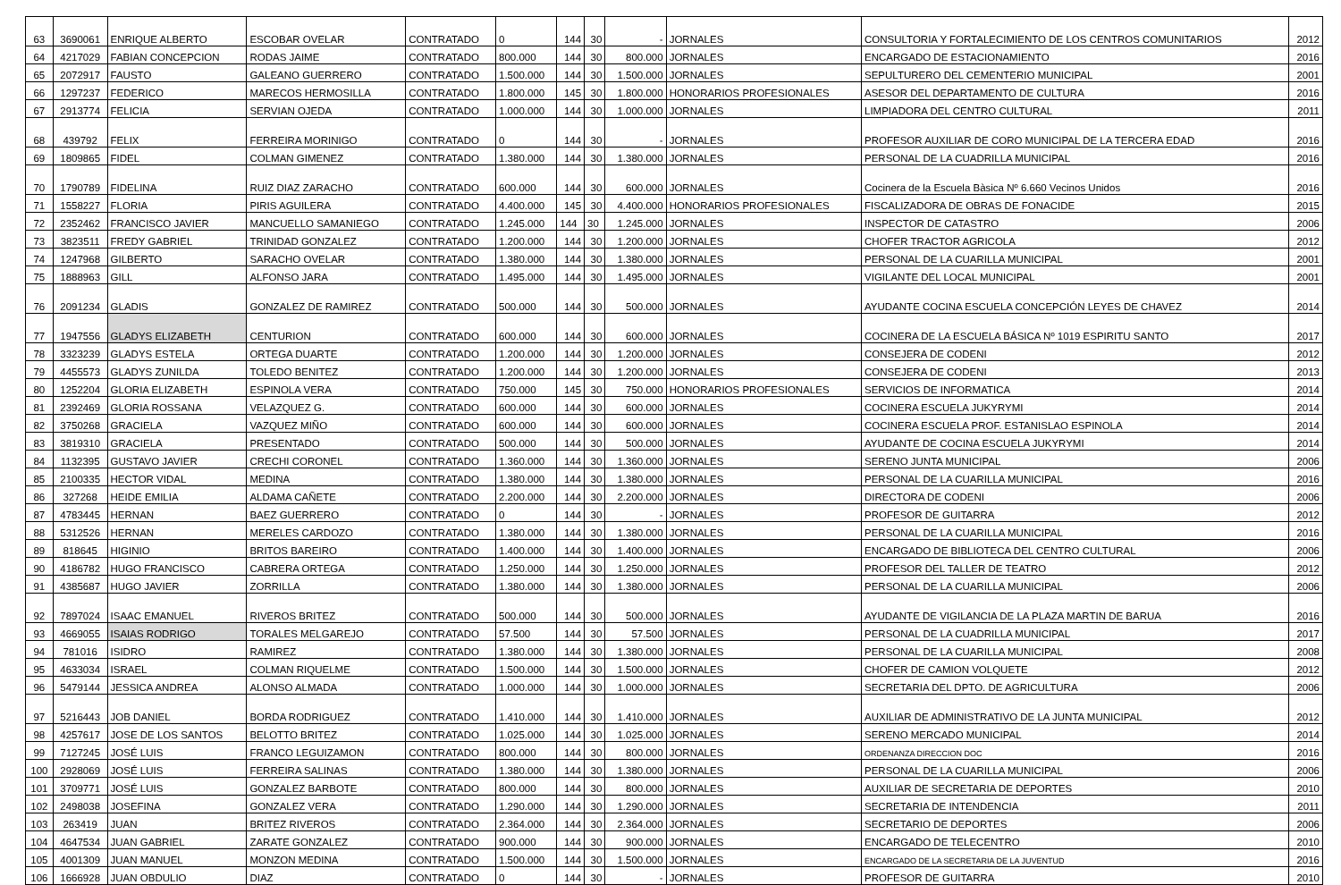| 63 | 3690061 | ENRIQUE ALBERTO | ESCOBAR OVELAR | CONTRATADO | 0 | 144 | 30 | - | JORNALES | CONSULTORIA Y FORTALECIMIENTO DE LOS CENTROS COMUNITARIOS | 2012 |
| 64 | 4217029 | FABIAN CONCEPCION | RODAS JAIME | CONTRATADO | 800.000 | 144 | 30 | 800.000 | JORNALES | ENCARGADO DE ESTACIONAMIENTO | 2016 |
| 65 | 2072917 | FAUSTO | GALEANO GUERRERO | CONTRATADO | 1.500.000 | 144 | 30 | 1.500.000 | JORNALES | SEPULTURERO DEL CEMENTERIO MUNICIPAL | 2001 |
| 66 | 1297237 | FEDERICO | MARECOS HERMOSILLA | CONTRATADO | 1.800.000 | 145 | 30 | 1.800.000 | HONORARIOS PROFESIONALES | ASESOR DEL DEPARTAMENTO DE CULTURA | 2016 |
| 67 | 2913774 | FELICIA | SERVIAN OJEDA | CONTRATADO | 1.000.000 | 144 | 30 | 1.000.000 | JORNALES | LIMPIADORA DEL CENTRO CULTURAL | 2011 |
| 68 | 439792 | FELIX | FERREIRA MORINIGO | CONTRATADO | 0 | 144 | 30 | - | JORNALES | PROFESOR AUXILIAR DE CORO MUNICIPAL DE LA TERCERA EDAD | 2016 |
| 69 | 1809865 | FIDEL | COLMAN GIMENEZ | CONTRATADO | 1.380.000 | 144 | 30 | 1.380.000 | JORNALES | PERSONAL DE LA CUADRILLA MUNICIPAL | 2016 |
| 70 | 1790789 | FIDELINA | RUIZ DIAZ ZARACHO | CONTRATADO | 600.000 | 144 | 30 | 600.000 | JORNALES | Cocinera de la Escuela Bàsica Nº 6.660 Vecinos Unidos | 2016 |
| 71 | 1558227 | FLORIA | PIRIS AGUILERA | CONTRATADO | 4.400.000 | 145 | 30 | 4.400.000 | HONORARIOS PROFESIONALES | FISCALIZADORA DE OBRAS DE FONACIDE | 2015 |
| 72 | 2352462 | FRANCISCO JAVIER | MANCUELLO SAMANIEGO | CONTRATADO | 1.245.000 | 144 | 30 | 1.245.000 | JORNALES | INSPECTOR DE CATASTRO | 2006 |
| 73 | 3823511 | FREDY GABRIEL | TRINIDAD GONZALEZ | CONTRATADO | 1.200.000 | 144 | 30 | 1.200.000 | JORNALES | CHOFER TRACTOR AGRICOLA | 2012 |
| 74 | 1247968 | GILBERTO | SARACHO OVELAR | CONTRATADO | 1.380.000 | 144 | 30 | 1.380.000 | JORNALES | PERSONAL DE LA CUARILLA MUNICIPAL | 2001 |
| 75 | 1888963 | GILL | ALFONSO JARA | CONTRATADO | 1.495.000 | 144 | 30 | 1.495.000 | JORNALES | VIGILANTE DEL LOCAL MUNICIPAL | 2001 |
| 76 | 2091234 | GLADIS | GONZALEZ DE RAMIREZ | CONTRATADO | 500.000 | 144 | 30 | 500.000 | JORNALES | AYUDANTE COCINA ESCUELA CONCEPCIÓN LEYES DE CHAVEZ | 2014 |
| 77 | 1947556 | GLADYS ELIZABETH | CENTURION | CONTRATADO | 600.000 | 144 | 30 | 600.000 | JORNALES | COCINERA DE LA ESCUELA BÁSICA Nº 1019 ESPIRITU SANTO | 2017 |
| 78 | 3323239 | GLADYS ESTELA | ORTEGA DUARTE | CONTRATADO | 1.200.000 | 144 | 30 | 1.200.000 | JORNALES | CONSEJERA DE CODENI | 2012 |
| 79 | 4455573 | GLADYS ZUNILDA | TOLEDO BENITEZ | CONTRATADO | 1.200.000 | 144 | 30 | 1.200.000 | JORNALES | CONSEJERA DE CODENI | 2013 |
| 80 | 1252204 | GLORIA ELIZABETH | ESPINOLA VERA | CONTRATADO | 750.000 | 145 | 30 | 750.000 | HONORARIOS PROFESIONALES | SERVICIOS DE INFORMATICA | 2014 |
| 81 | 2392469 | GLORIA ROSSANA | VELAZQUEZ G. | CONTRATADO | 600.000 | 144 | 30 | 600.000 | JORNALES | COCINERA ESCUELA JUKYRYMI | 2014 |
| 82 | 3750268 | GRACIELA | VAZQUEZ MIÑO | CONTRATADO | 600.000 | 144 | 30 | 600.000 | JORNALES | COCINERA ESCUELA PROF. ESTANISLAO ESPINOLA | 2014 |
| 83 | 3819310 | GRACIELA | PRESENTADO | CONTRATADO | 500.000 | 144 | 30 | 500.000 | JORNALES | AYUDANTE DE COCINA ESCUELA JUKYRYMI | 2014 |
| 84 | 1132395 | GUSTAVO JAVIER | CRECHI CORONEL | CONTRATADO | 1.360.000 | 144 | 30 | 1.360.000 | JORNALES | SERENO JUNTA MUNICIPAL | 2006 |
| 85 | 2100335 | HECTOR VIDAL | MEDINA | CONTRATADO | 1.380.000 | 144 | 30 | 1.380.000 | JORNALES | PERSONAL DE LA CUARILLA MUNICIPAL | 2016 |
| 86 | 327268 | HEIDE EMILIA | ALDAMA CAÑETE | CONTRATADO | 2.200.000 | 144 | 30 | 2.200.000 | JORNALES | DIRECTORA DE CODENI | 2006 |
| 87 | 4783445 | HERNAN | BAEZ GUERRERO | CONTRATADO | 0 | 144 | 30 | - | JORNALES | PROFESOR DE GUITARRA | 2012 |
| 88 | 5312526 | HERNAN | MERELES CARDOZO | CONTRATADO | 1.380.000 | 144 | 30 | 1.380.000 | JORNALES | PERSONAL DE LA CUARILLA MUNICIPAL | 2016 |
| 89 | 818645 | HIGINIO | BRITOS BAREIRO | CONTRATADO | 1.400.000 | 144 | 30 | 1.400.000 | JORNALES | ENCARGADO DE BIBLIOTECA DEL CENTRO CULTURAL | 2006 |
| 90 | 4186782 | HUGO FRANCISCO | CABRERA ORTEGA | CONTRATADO | 1.250.000 | 144 | 30 | 1.250.000 | JORNALES | PROFESOR DEL TALLER DE TEATRO | 2012 |
| 91 | 4385687 | HUGO JAVIER | ZORRILLA | CONTRATADO | 1.380.000 | 144 | 30 | 1.380.000 | JORNALES | PERSONAL DE LA CUARILLA MUNICIPAL | 2006 |
| 92 | 7897024 | ISAAC EMANUEL | RIVEROS BRITEZ | CONTRATADO | 500.000 | 144 | 30 | 500.000 | JORNALES | AYUDANTE DE VIGILANCIA DE LA PLAZA MARTIN DE BARUA | 2016 |
| 93 | 4669055 | ISAIAS RODRIGO | TORALES MELGAREJO | CONTRATADO | 57.500 | 144 | 30 | 57.500 | JORNALES | PERSONAL DE LA CUADRILLA MUNICIPAL | 2017 |
| 94 | 781016 | ISIDRO | RAMIREZ | CONTRATADO | 1.380.000 | 144 | 30 | 1.380.000 | JORNALES | PERSONAL DE LA CUARILLA MUNICIPAL | 2008 |
| 95 | 4633034 | ISRAEL | COLMAN RIQUELME | CONTRATADO | 1.500.000 | 144 | 30 | 1.500.000 | JORNALES | CHOFER DE CAMION VOLQUETE | 2012 |
| 96 | 5479144 | JESSICA ANDREA | ALONSO ALMADA | CONTRATADO | 1.000.000 | 144 | 30 | 1.000.000 | JORNALES | SECRETARIA DEL DPTO. DE AGRICULTURA | 2006 |
| 97 | 5216443 | JOB DANIEL | BORDA RODRIGUEZ | CONTRATADO | 1.410.000 | 144 | 30 | 1.410.000 | JORNALES | AUXILIAR DE ADMINISTRATIVO DE LA JUNTA MUNICIPAL | 2012 |
| 98 | 4257617 | JOSE DE LOS SANTOS | BELOTTO BRITEZ | CONTRATADO | 1.025.000 | 144 | 30 | 1.025.000 | JORNALES | SERENO MERCADO MUNICIPAL | 2014 |
| 99 | 7127245 | JOSÉ LUIS | FRANCO LEGUIZAMON | CONTRATADO | 800.000 | 144 | 30 | 800.000 | JORNALES | ORDENANZA DIRECCION DOC | 2016 |
| 100 | 2928069 | JOSÉ LUIS | FERREIRA SALINAS | CONTRATADO | 1.380.000 | 144 | 30 | 1.380.000 | JORNALES | PERSONAL DE LA CUARILLA MUNICIPAL | 2006 |
| 101 | 3709771 | JOSÉ LUIS | GONZALEZ BARBOTE | CONTRATADO | 800.000 | 144 | 30 | 800.000 | JORNALES | AUXILIAR DE SECRETARIA DE DEPORTES | 2010 |
| 102 | 2498038 | JOSEFINA | GONZALEZ VERA | CONTRATADO | 1.290.000 | 144 | 30 | 1.290.000 | JORNALES | SECRETARIA DE INTENDENCIA | 2011 |
| 103 | 263419 | JUAN | BRITEZ RIVEROS | CONTRATADO | 2.364.000 | 144 | 30 | 2.364.000 | JORNALES | SECRETARIO DE DEPORTES | 2006 |
| 104 | 4647534 | JUAN GABRIEL | ZARATE GONZALEZ | CONTRATADO | 900.000 | 144 | 30 | 900.000 | JORNALES | ENCARGADO DE TELECENTRO | 2010 |
| 105 | 4001309 | JUAN MANUEL | MONZON MEDINA | CONTRATADO | 1.500.000 | 144 | 30 | 1.500.000 | JORNALES | ENCARGADO DE LA SECRETARIA DE LA JUVENTUD | 2016 |
| 106 | 1666928 | JUAN OBDULIO | DIAZ | CONTRATADO | 0 | 144 | 30 | - | JORNALES | PROFESOR DE GUITARRA | 2010 |